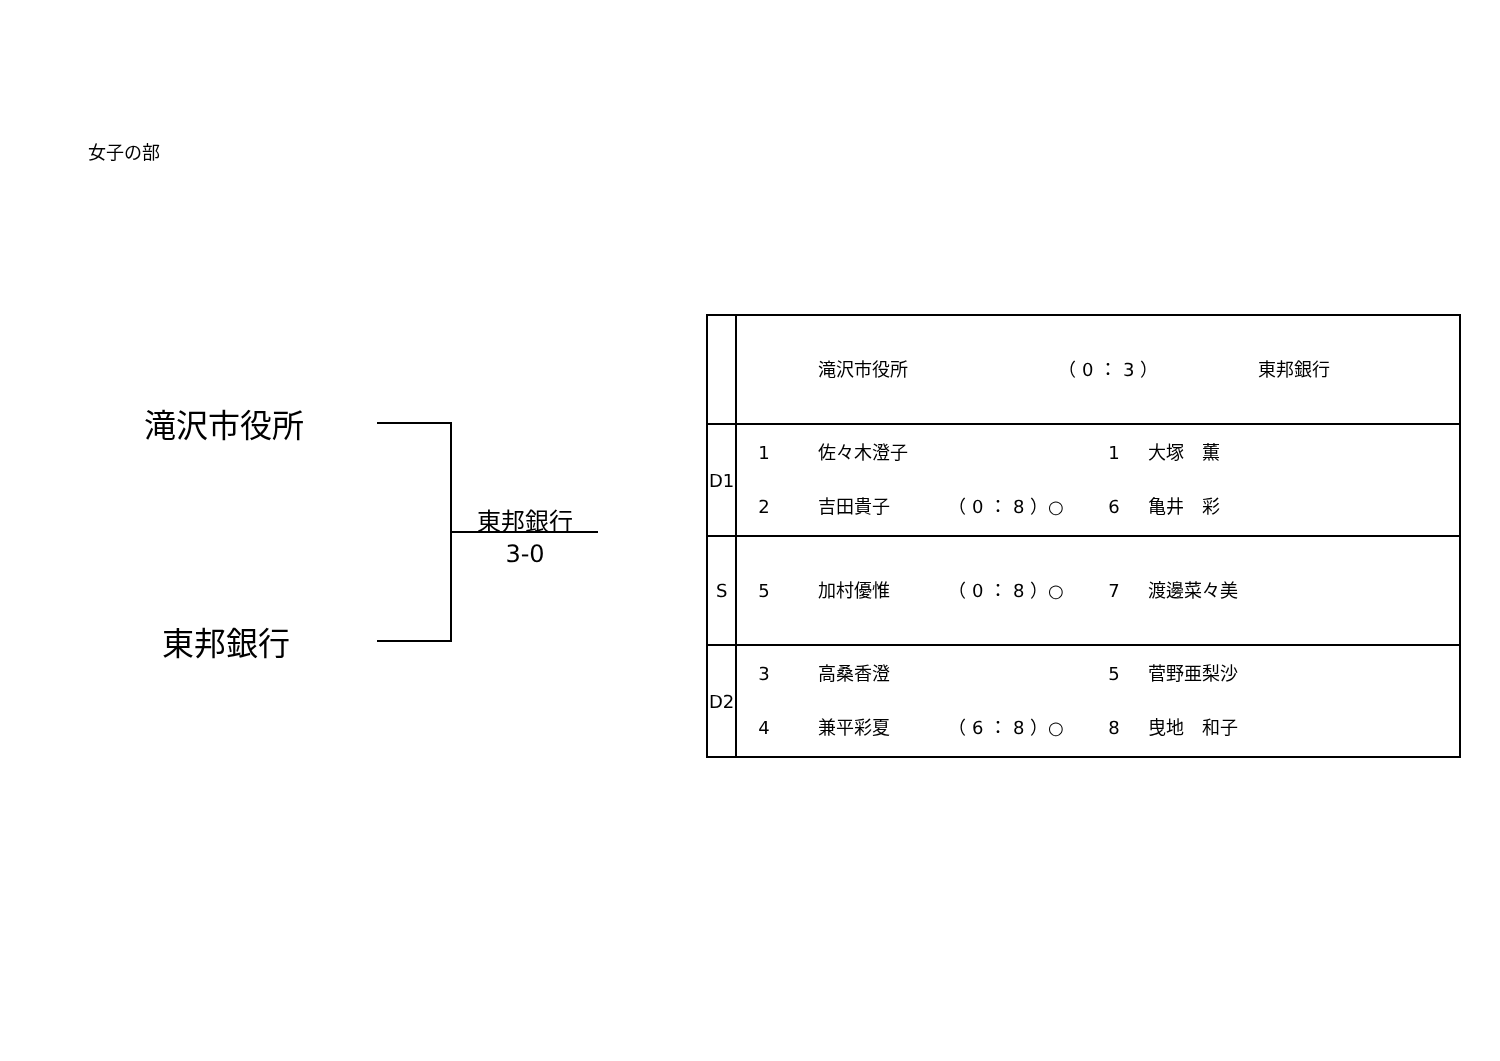女子の部
滝沢市役所
東邦銀行
東邦銀行
3-0
| | 滝沢市役所 （ 0 ： 3 ） 東邦銀行 |
| D1 | 1 佐々木澄子 1 大塚 薫 2 吉田貴子 （ 0 ： 8 ）○ 6 亀井 彩 |
| S | 5 加村優惟 （ 0 ： 8 ）○ 7 渡邊菜々美 |
| D2 | 3 高桑香澄 5 菅野亜梨沙 4 兼平彩夏 （ 6 ： 8 ）○ 8 曳地 和子 |